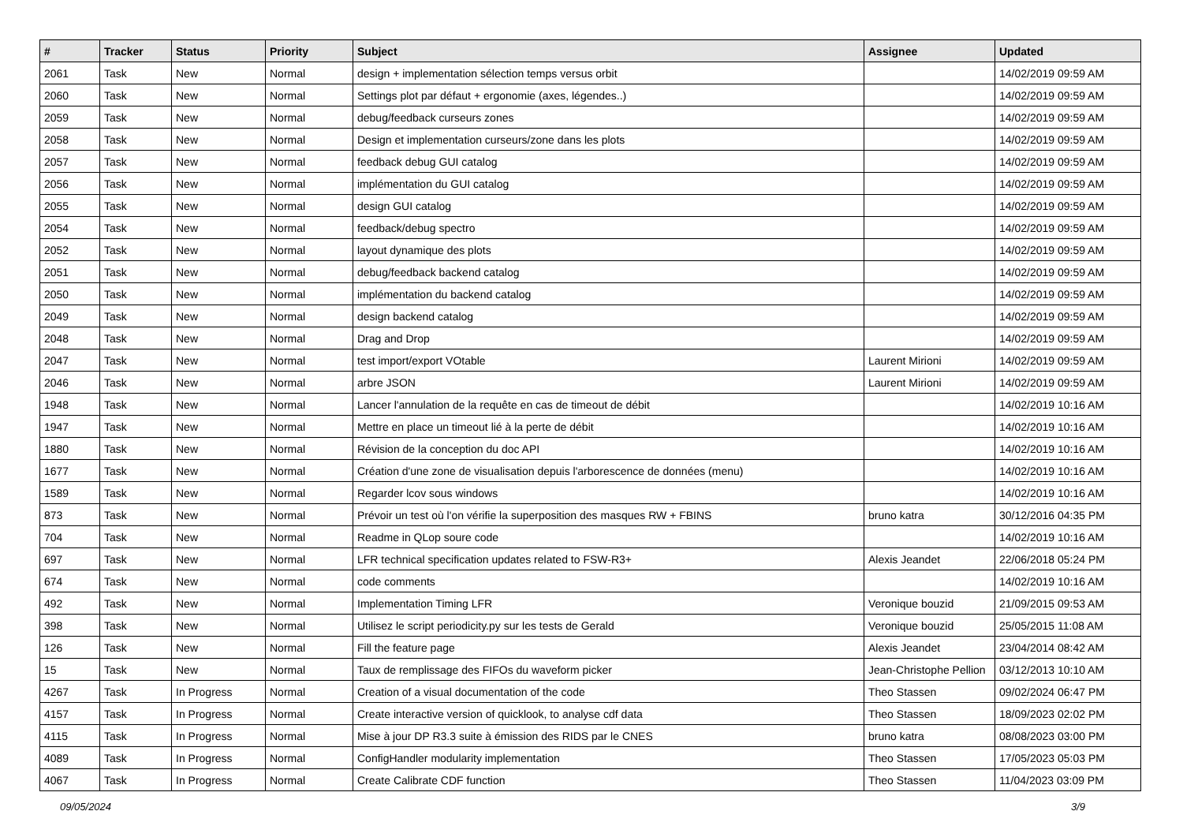| # | Tracker | Status | Priority | Subject | Assignee | Updated |
| --- | --- | --- | --- | --- | --- | --- |
| 2061 | Task | New | Normal | design + implementation sélection temps versus orbit | | 14/02/2019 09:59 AM |
| 2060 | Task | New | Normal | Settings plot par défaut + ergonomie (axes, légendes..) | | 14/02/2019 09:59 AM |
| 2059 | Task | New | Normal | debug/feedback curseurs zones | | 14/02/2019 09:59 AM |
| 2058 | Task | New | Normal | Design et implementation curseurs/zone dans les plots | | 14/02/2019 09:59 AM |
| 2057 | Task | New | Normal | feedback debug GUI catalog | | 14/02/2019 09:59 AM |
| 2056 | Task | New | Normal | implémentation du GUI catalog | | 14/02/2019 09:59 AM |
| 2055 | Task | New | Normal | design GUI catalog | | 14/02/2019 09:59 AM |
| 2054 | Task | New | Normal | feedback/debug spectro | | 14/02/2019 09:59 AM |
| 2052 | Task | New | Normal | layout dynamique des plots | | 14/02/2019 09:59 AM |
| 2051 | Task | New | Normal | debug/feedback backend catalog | | 14/02/2019 09:59 AM |
| 2050 | Task | New | Normal | implémentation du backend catalog | | 14/02/2019 09:59 AM |
| 2049 | Task | New | Normal | design backend catalog | | 14/02/2019 09:59 AM |
| 2048 | Task | New | Normal | Drag and Drop | | 14/02/2019 09:59 AM |
| 2047 | Task | New | Normal | test import/export VOtable | Laurent Mirioni | 14/02/2019 09:59 AM |
| 2046 | Task | New | Normal | arbre JSON | Laurent Mirioni | 14/02/2019 09:59 AM |
| 1948 | Task | New | Normal | Lancer l'annulation de la requête en cas de timeout de débit | | 14/02/2019 10:16 AM |
| 1947 | Task | New | Normal | Mettre en place un timeout lié à la perte de débit | | 14/02/2019 10:16 AM |
| 1880 | Task | New | Normal | Révision de la conception du doc API | | 14/02/2019 10:16 AM |
| 1677 | Task | New | Normal | Création d'une zone de visualisation depuis l'arborescence de données (menu) | | 14/02/2019 10:16 AM |
| 1589 | Task | New | Normal | Regarder lcov sous windows | | 14/02/2019 10:16 AM |
| 873 | Task | New | Normal | Prévoir un test où l'on vérifie la superposition des masques RW + FBINS | bruno katra | 30/12/2016 04:35 PM |
| 704 | Task | New | Normal | Readme in QLop soure code | | 14/02/2019 10:16 AM |
| 697 | Task | New | Normal | LFR technical specification updates related to FSW-R3+ | Alexis Jeandet | 22/06/2018 05:24 PM |
| 674 | Task | New | Normal | code comments | | 14/02/2019 10:16 AM |
| 492 | Task | New | Normal | Implementation Timing LFR | Veronique bouzid | 21/09/2015 09:53 AM |
| 398 | Task | New | Normal | Utilisez le script periodicity.py sur les tests de Gerald | Veronique bouzid | 25/05/2015 11:08 AM |
| 126 | Task | New | Normal | Fill the feature page | Alexis Jeandet | 23/04/2014 08:42 AM |
| 15 | Task | New | Normal | Taux de remplissage des FIFOs du waveform picker | Jean-Christophe Pellion | 03/12/2013 10:10 AM |
| 4267 | Task | In Progress | Normal | Creation of a visual documentation of the code | Theo Stassen | 09/02/2024 06:47 PM |
| 4157 | Task | In Progress | Normal | Create interactive version of quicklook, to analyse cdf data | Theo Stassen | 18/09/2023 02:02 PM |
| 4115 | Task | In Progress | Normal | Mise à jour DP R3.3 suite à émission des RIDS par le CNES | bruno katra | 08/08/2023 03:00 PM |
| 4089 | Task | In Progress | Normal | ConfigHandler modularity implementation | Theo Stassen | 17/05/2023 05:03 PM |
| 4067 | Task | In Progress | Normal | Create Calibrate CDF function | Theo Stassen | 11/04/2023 03:09 PM |
09/05/2024 3/9